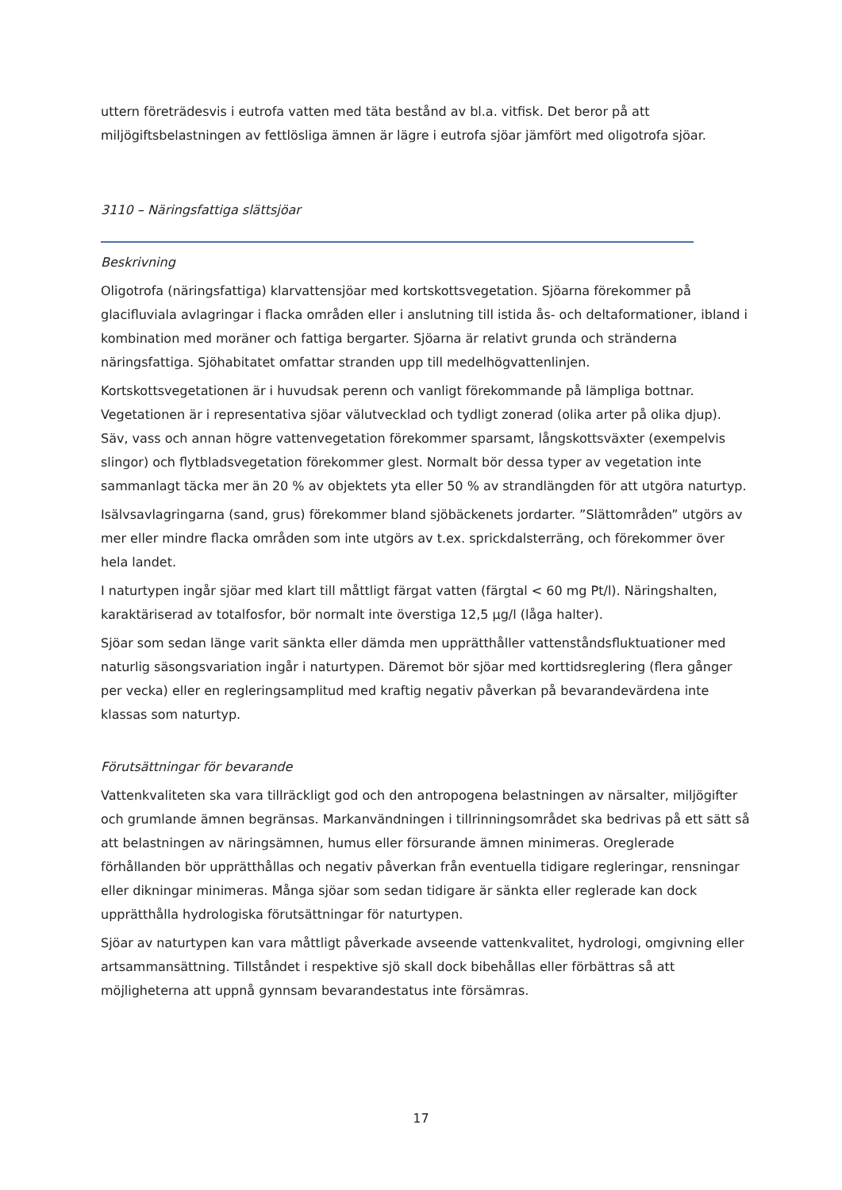uttern företrädesvis i eutrofa vatten med täta bestånd av bl.a. vitfisk. Det beror på att miljögiftsbelastningen av fettlösliga ämnen är lägre i eutrofa sjöar jämfört med oligotrofa sjöar.
3110 – Näringsfattiga slättsjöar
Beskrivning
Oligotrofa (näringsfattiga) klarvattensjöar med kortskottsvegetation. Sjöarna förekommer på glacifluviala avlagringar i flacka områden eller i anslutning till istida ås- och deltaformationer, ibland i kombination med moräner och fattiga bergarter. Sjöarna är relativt grunda och stränderna näringsfattiga. Sjöhabitatet omfattar stranden upp till medelhögvattenlinjen.
Kortskottsvegetationen är i huvudsak perenn och vanligt förekommande på lämpliga bottnar. Vegetationen är i representativa sjöar välutvecklad och tydligt zonerad (olika arter på olika djup). Säv, vass och annan högre vattenvegetation förekommer sparsamt, långskottsväxter (exempelvis slingor) och flytbladsvegetation förekommer glest. Normalt bör dessa typer av vegetation inte sammanlagt täcka mer än 20 % av objektets yta eller 50 % av strandlängden för att utgöra naturtyp.
Isälvsavlagringarna (sand, grus) förekommer bland sjöbäckenets jordarter. ”Slättområden” utgörs av mer eller mindre flacka områden som inte utgörs av t.ex. sprickdalsterräng, och förekommer över hela landet.
I naturtypen ingår sjöar med klart till måttligt färgat vatten (färgtal < 60 mg Pt/l). Näringshalten, karaktäriserad av totalfosfor, bör normalt inte överstiga 12,5 µg/l (låga halter).
Sjöar som sedan länge varit sänkta eller dämda men upprätthåller vattenståndsfluktuationer med naturlig säsongsvariation ingår i naturtypen. Däremot bör sjöar med korttidsreglering (flera gånger per vecka) eller en regleringsamplitud med kraftig negativ påverkan på bevarandevärdena inte klassas som naturtyp.
Förutsättningar för bevarande
Vattenkvaliteten ska vara tillräckligt god och den antropogena belastningen av närsalter, miljögifter och grumlande ämnen begränsas. Markanvändningen i tillrinningsområdet ska bedrivas på ett sätt så att belastningen av näringsämnen, humus eller försurande ämnen minimeras. Oreglerade förhållanden bör upprätthållas och negativ påverkan från eventuella tidigare regleringar, rensningar eller dikningar minimeras. Många sjöar som sedan tidigare är sänkta eller reglerade kan dock upprätthålla hydrologiska förutsättningar för naturtypen.
Sjöar av naturtypen kan vara måttligt påverkade avseende vattenkvalitet, hydrologi, omgivning eller artsammansättning. Tillståndet i respektive sjö skall dock bibehållas eller förbättras så att möjligheterna att uppnå gynnsam bevarandestatus inte försämras.
17